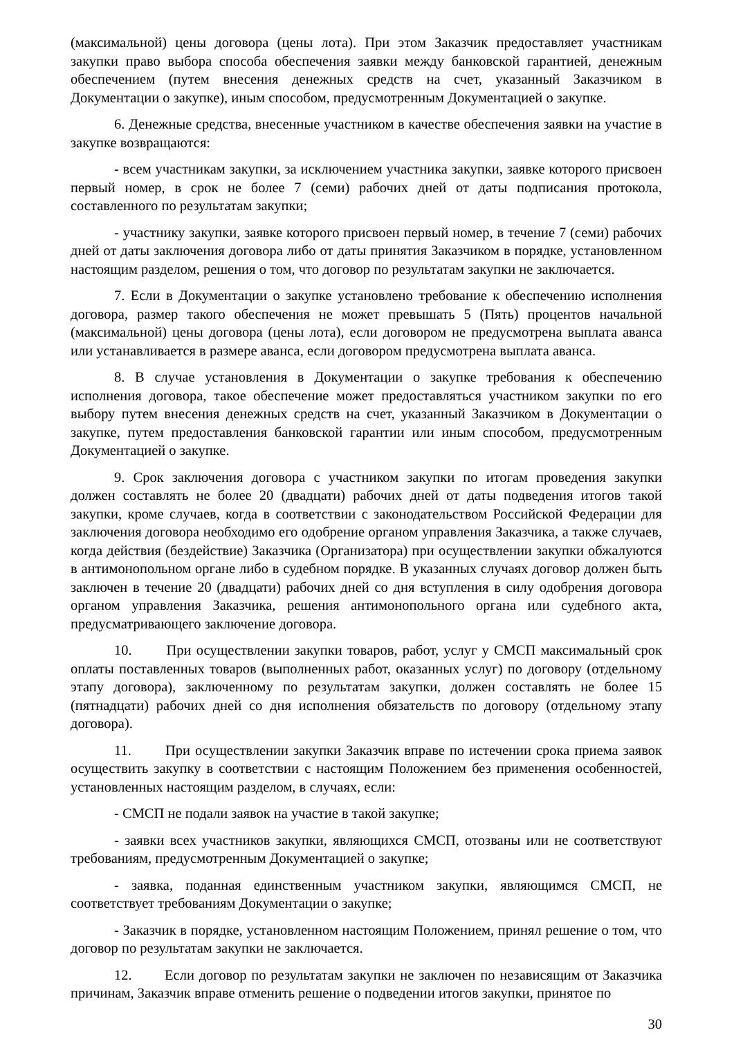(максимальной) цены договора (цены лота). При этом Заказчик предоставляет участникам закупки право выбора способа обеспечения заявки между банковской гарантией, денежным обеспечением (путем внесения денежных средств на счет, указанный Заказчиком в Документации о закупке), иным способом, предусмотренным Документацией о закупке.
6. Денежные средства, внесенные участником в качестве обеспечения заявки на участие в закупке возвращаются:
- всем участникам закупки, за исключением участника закупки, заявке которого присвоен первый номер, в срок не более 7 (семи) рабочих дней от даты подписания протокола, составленного по результатам закупки;
- участнику закупки, заявке которого присвоен первый номер, в течение 7 (семи) рабочих дней от даты заключения договора либо от даты принятия Заказчиком в порядке, установленном настоящим разделом, решения о том, что договор по результатам закупки не заключается.
7. Если в Документации о закупке установлено требование к обеспечению исполнения договора, размер такого обеспечения не может превышать 5 (Пять) процентов начальной (максимальной) цены договора (цены лота), если договором не предусмотрена выплата аванса или устанавливается в размере аванса, если договором предусмотрена выплата аванса.
8. В случае установления в Документации о закупке требования к обеспечению исполнения договора, такое обеспечение может предоставляться участником закупки по его выбору путем внесения денежных средств на счет, указанный Заказчиком в Документации о закупке, путем предоставления банковской гарантии или иным способом, предусмотренным Документацией о закупке.
9. Срок заключения договора с участником закупки по итогам проведения закупки должен составлять не более 20 (двадцати) рабочих дней от даты подведения итогов такой закупки, кроме случаев, когда в соответствии с законодательством Российской Федерации для заключения договора необходимо его одобрение органом управления Заказчика, а также случаев, когда действия (бездействие) Заказчика (Организатора) при осуществлении закупки обжалуются в антимонопольном органе либо в судебном порядке. В указанных случаях договор должен быть заключен в течение 20 (двадцати) рабочих дней со дня вступления в силу одобрения договора органом управления Заказчика, решения антимонопольного органа или судебного акта, предусматривающего заключение договора.
10. При осуществлении закупки товаров, работ, услуг у СМСП максимальный срок оплаты поставленных товаров (выполненных работ, оказанных услуг) по договору (отдельному этапу договора), заключенному по результатам закупки, должен составлять не более 15 (пятнадцати) рабочих дней со дня исполнения обязательств по договору (отдельному этапу договора).
11. При осуществлении закупки Заказчик вправе по истечении срока приема заявок осуществить закупку в соответствии с настоящим Положением без применения особенностей, установленных настоящим разделом, в случаях, если:
- СМСП не подали заявок на участие в такой закупке;
- заявки всех участников закупки, являющихся СМСП, отозваны или не соответствуют требованиям, предусмотренным Документацией о закупке;
- заявка, поданная единственным участником закупки, являющимся СМСП, не соответствует требованиям Документации о закупке;
- Заказчик в порядке, установленном настоящим Положением, принял решение о том, что договор по результатам закупки не заключается.
12. Если договор по результатам закупки не заключен по независящим от Заказчика причинам, Заказчик вправе отменить решение о подведении итогов закупки, принятое по
30